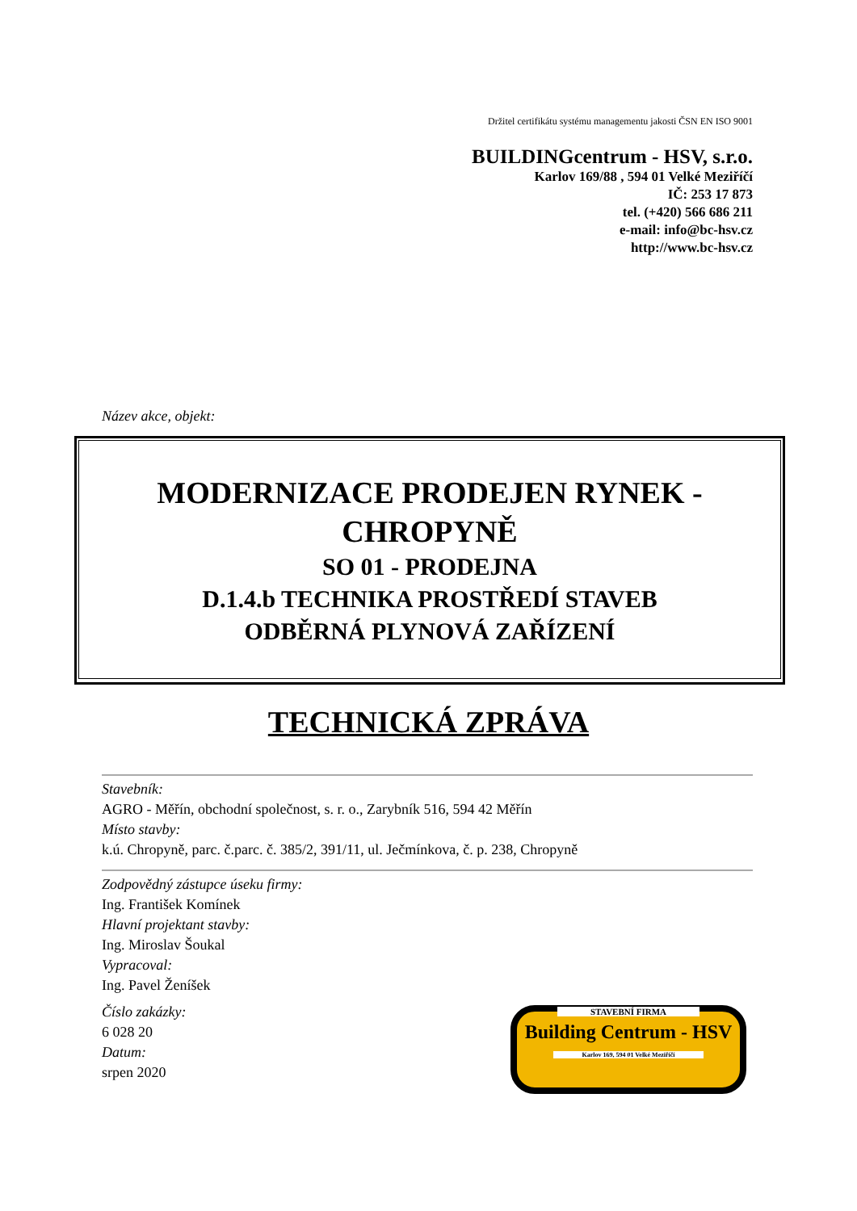Držitel certifikátu systému managementu jakosti ČSN EN ISO 9001
BUILDINGcentrum - HSV, s.r.o.
Karlov 169/88 , 594 01 Velké Meziříčí
IČ: 253 17 873
tel. (+420) 566 686 211
e-mail: info@bc-hsv.cz
http://www.bc-hsv.cz
Název akce, objekt:
MODERNIZACE PRODEJEN RYNEK -
CHROPYNĚ
SO 01 - PRODEJNA
D.1.4.b TECHNIKA PROSTŘEDÍ STAVEB
ODBĚRNÁ PLYNOVÁ ZAŘÍZENÍ
TECHNICKÁ ZPRÁVA
Stavebník:
AGRO - Měřín, obchodní společnost, s. r. o., Zarybník 516, 594 42 Měřín
Místo stavby:
k.ú. Chropyně, parc. č.parc. č. 385/2, 391/11, ul. Ječmínkova, č. p. 238, Chropyně
Zodpovědný zástupce úseku firmy:
Ing. František Komínek
Hlavní projektant stavby:
Ing. Miroslav Šoukal
Vypracoval:
Ing. Pavel Ženíšek
Číslo zakázky:
6 028 20
Datum:
srpen 2020
STAVEBNÍ FIRMA
Building Centrum - HSV
Karlov 169, 594 01 Velké Meziříčí